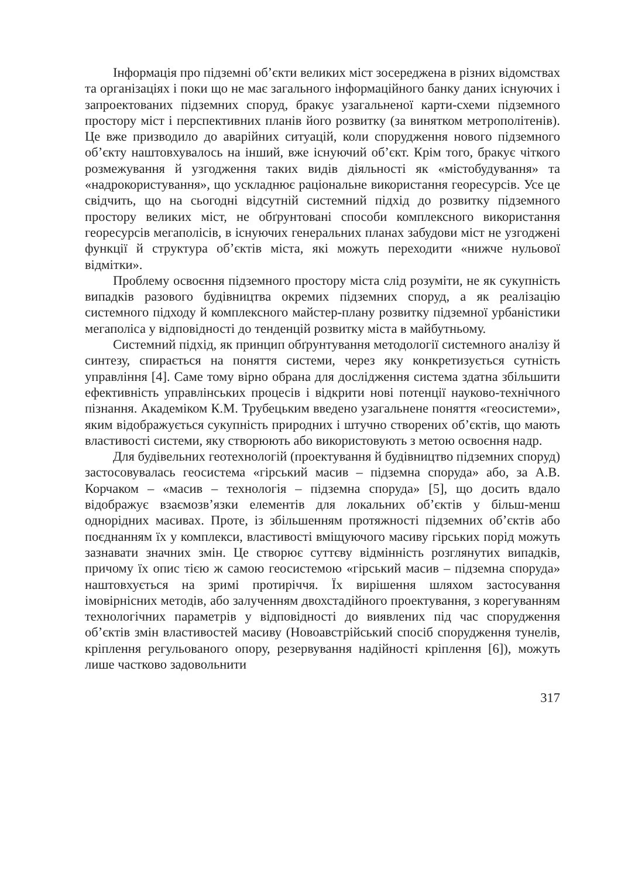Інформація про підземні об’єкти великих міст зосереджена в різних відомствах та організаціях і поки що не має загального інформаційного банку даних існуючих і запроектованих підземних споруд, бракує узагальненої карти-схеми підземного простору міст і перспективних планів його розвитку (за винятком метрополітенів). Це вже призводило до аварійних ситуацій, коли спорудження нового підземного об’єкту наштовхувалось на інший, вже існуючий об’єкт. Крім того, бракує чіткого розмежування й узгодження таких видів діяльності як «містобудування» та «надрокористування», що ускладнює раціональне використання георесурсів. Усе це свідчить, що на сьогодні відсутній системний підхід до розвитку підземного простору великих міст, не обґрунтовані способи комплексного використання георесурсів мегаполісів, в існуючих генеральних планах забудови міст не узгоджені функції й структура об’єктів міста, які можуть переходити «нижче нульової відмітки».
Проблему освоєння підземного простору міста слід розуміти, не як сукупність випадків разового будівництва окремих підземних споруд, а як реалізацію системного підходу й комплексного майстер-плану розвитку підземної урбаністики мегаполіса у відповідності до тенденцій розвитку міста в майбутньому.
Системний підхід, як принцип обґрунтування методології системного аналізу й синтезу, спирається на поняття системи, через яку конкретизується сутність управління [4]. Саме тому вірно обрана для дослідження система здатна збільшити ефективність управлінських процесів і відкрити нові потенції науково-технічного пізнання. Академіком К.М. Трубецьким введено узагальнене поняття «геосистеми», яким відображується сукупність природних і штучно створених об’єктів, що мають властивості системи, яку створюють або використовують з метою освоєння надр.
Для будівельних геотехнологій (проектування й будівництво підземних споруд) застосовувалась геосистема «гірський масив – підземна споруда» або, за А.В. Корчаком – «масив – технологія – підземна споруда» [5], що досить вдало відображує взаємозв’язки елементів для локальних об’єктів у більш-менш однорідних масивах. Проте, із збільшенням протяжності підземних об’єктів або поєднанням їх у комплекси, властивості вміщуючого масиву гірських порід можуть зазнавати значних змін. Це створює суттєву відмінність розглянутих випадків, причому їх опис тією ж самою геосистемою «гірський масив – підземна споруда» наштовхується на зримі протиріччя. Їх вирішення шляхом застосування імовірнісних методів, або залученням двохстадійного проектування, з корегуванням технологічних параметрів у відповідності до виявлених під час спорудження об’єктів змін властивостей масиву (Новоавстрійський спосіб спорудження тунелів, кріплення регульованого опору, резервування надійності кріплення [6]), можуть лише частково задовольнити
317